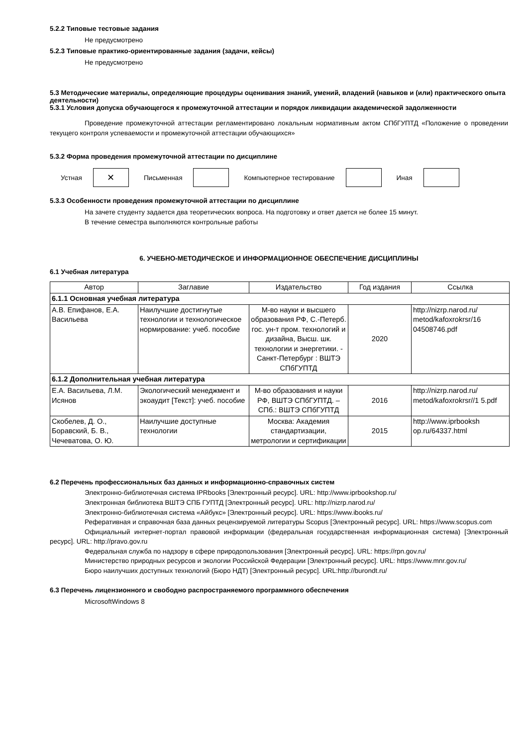5.2.2 Типовые тестовые задания
Не предусмотрено
5.2.3 Типовые практико-ориентированные задания (задачи, кейсы)
Не предусмотрено
5.3 Методические материалы, определяющие процедуры оценивания знаний, умений, владений (навыков и (или) практического опыта деятельности)
5.3.1 Условия допуска обучающегося к промежуточной аттестации и порядок ликвидации академической задолженности
Проведение промежуточной аттестации регламентировано локальным нормативным актом СПбГУПТД «Положение о проведении текущего контроля успеваемости и промежуточной аттестации обучающихся»
5.3.2 Форма проведения промежуточной аттестации по дисциплине
Устная
✕
Письменная Компьютерное тестирование Иная
5.3.3 Особенности проведения промежуточной аттестации по дисциплине
На зачете студенту задается два теоретических вопроса. На подготовку и ответ дается не более 15 минут.
В течение семестра выполняются контрольные работы
6. УЧЕБНО-МЕТОДИЧЕСКОЕ И ИНФОРМАЦИОННОЕ ОБЕСПЕЧЕНИЕ ДИСЦИПЛИНЫ
6.1 Учебная литература
| Автор | Заглавие | Издательство | Год издания | Ссылка |
| --- | --- | --- | --- | --- |
| 6.1.1 Основная учебная литература | | | | |
| А.В. Епифанов, Е.А. Васильева | Наилучшие достигнутые технологии и технологическое нормирование: учеб. пособие | М-во науки и высшего образования РФ, С.-Петерб. гос. ун-т пром. технологий и дизайна, Высш. шк. технологии и энергетики. - Санкт-Петербург : ВШТЭ СПбГУПТД | 2020 | http://nizrp.narod.ru/ metod/kafoxrokrsr/16 04508746.pdf |
| 6.1.2 Дополнительная учебная литература | | | | |
| Е.А. Васильева, Л.М. Исянов | Экологический менеджмент и экоаудит [Текст]: учеб. пособие | М-во образования и науки РФ, ВШТЭ СПбГУПТД. – СПб.: ВШТЭ СПбГУПТД | 2016 | http://nizrp.narod.ru/ metod/kafoxrokrsr//1 5.pdf |
| Скобелев, Д. О., Боравский, Б. В., Чечеватова, О. Ю. | Наилучшие доступные технологии | Москва: Академия стандартизации, метрологии и сертификации | 2015 | http://www.iprbooksh op.ru/64337.html |
6.2 Перечень профессиональных баз данных и информационно-справочных систем
Электронно-библиотечная система IPRbooks [Электронный ресурс]. URL: http://www.iprbookshop.ru/
Электронная библиотека ВШТЭ СПБ ГУПТД [Электронный ресурс]. URL: http://nizrp.narod.ru/
Электронно-библиотечная система «Айбукс» [Электронный ресурс]. URL: https://www.ibooks.ru/
Реферативная и справочная база данных рецензируемой литературы Scopus [Электронный ресурс]. URL: https://www.scopus.com
Официальный интернет-портал правовой информации (федеральная государственная информационная система) [Электронный ресурс]. URL: http://pravo.gov.ru
Федеральная служба по надзору в сфере природопользования [Электронный ресурс]. URL: https://rpn.gov.ru/
Министерство природных ресурсов и экологии Российской Федерации [Электронный ресурс]. URL: https://www.mnr.gov.ru/
Бюро наилучших доступных технологий (Бюро НДТ) [Электронный ресурс]. URL:http://burondt.ru/
6.3 Перечень лицензионного и свободно распространяемого программного обеспечения
MicrosoftWindows 8